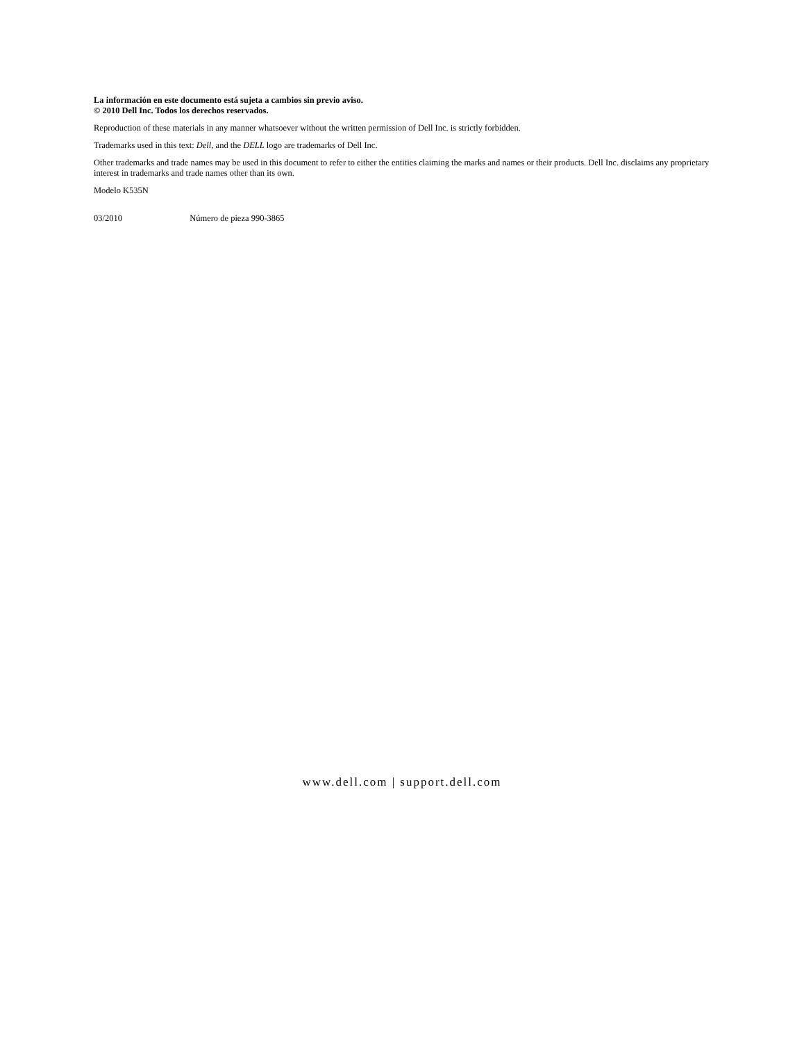La información en este documento está sujeta a cambios sin previo aviso.
© 2010 Dell Inc. Todos los derechos reservados.
Reproduction of these materials in any manner whatsoever without the written permission of Dell Inc. is strictly forbidden.
Trademarks used in this text: Dell, and the DELL logo are trademarks of Dell Inc.
Other trademarks and trade names may be used in this document to refer to either the entities claiming the marks and names or their products. Dell Inc. disclaims any proprietary interest in trademarks and trade names other than its own.
Modelo K535N
03/2010 Número de pieza 990-3865
www.dell.com | support.dell.com